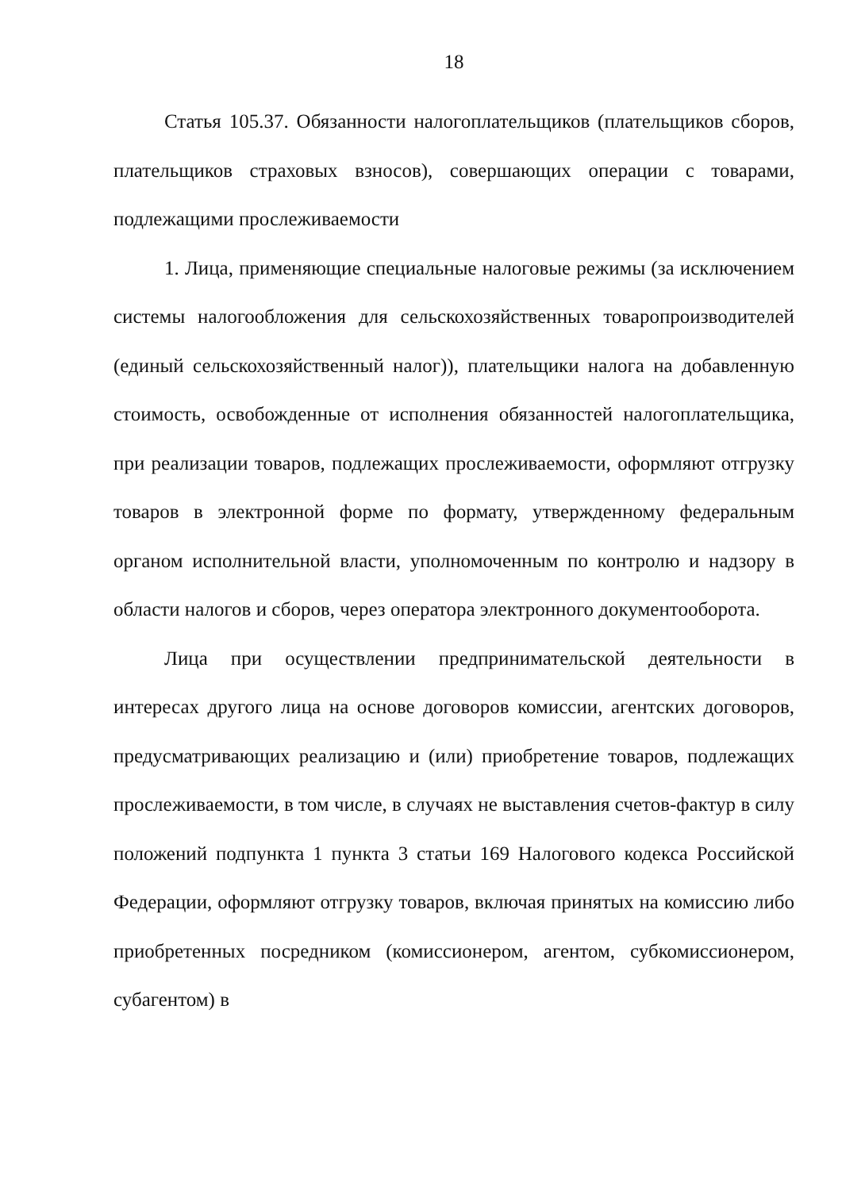18
Статья 105.37. Обязанности налогоплательщиков (плательщиков сборов, плательщиков страховых взносов), совершающих операции с товарами, подлежащими прослеживаемости
1. Лица, применяющие специальные налоговые режимы (за исключением системы налогообложения для сельскохозяйственных товаропроизводителей (единый сельскохозяйственный налог)), плательщики налога на добавленную стоимость, освобожденные от исполнения обязанностей налогоплательщика, при реализации товаров, подлежащих прослеживаемости, оформляют отгрузку товаров в электронной форме по формату, утвержденному федеральным органом исполнительной власти, уполномоченным по контролю и надзору в области налогов и сборов, через оператора электронного документооборота.
Лица при осуществлении предпринимательской деятельности в интересах другого лица на основе договоров комиссии, агентских договоров, предусматривающих реализацию и (или) приобретение товаров, подлежащих прослеживаемости, в том числе, в случаях не выставления счетов-фактур в силу положений подпункта 1 пункта 3 статьи 169 Налогового кодекса Российской Федерации, оформляют отгрузку товаров, включая принятых на комиссию либо приобретенных посредником (комиссионером, агентом, субкомиссионером, субагентом) в